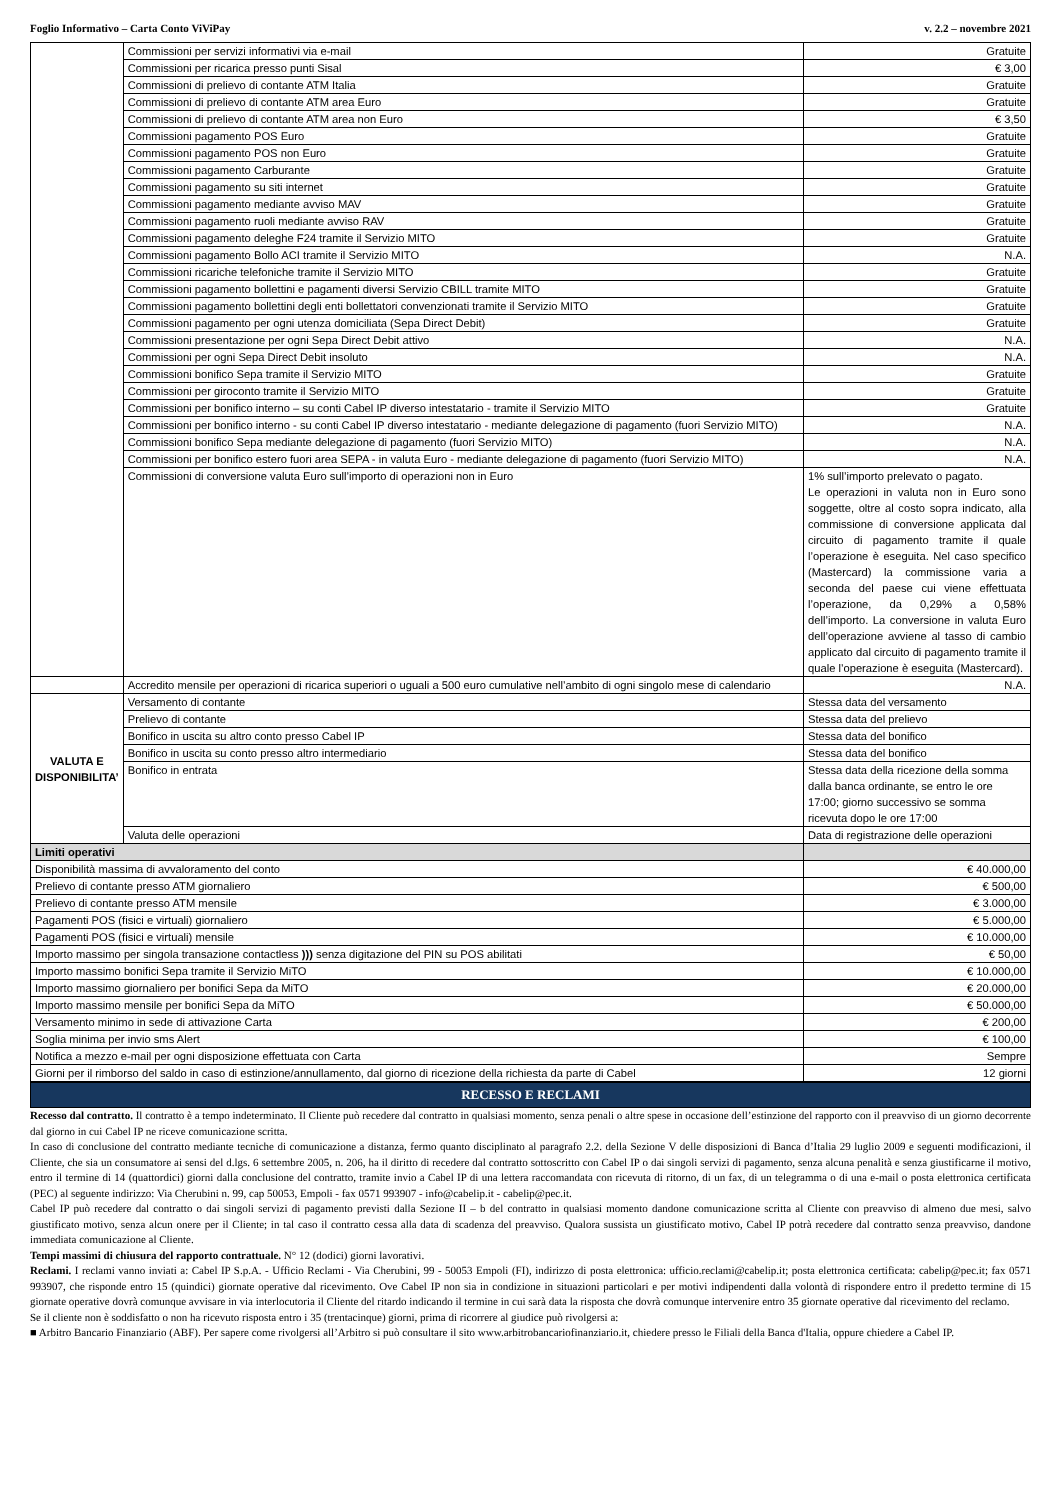Foglio Informativo – Carta Conto ViViPay v. 2.2 – novembre 2021
| | Commissioni per servizi informativi via e-mail | Gratuite |
| | Commissioni per ricarica presso punti Sisal | € 3,00 |
| | Commissioni di prelievo di contante ATM Italia | Gratuite |
| | Commissioni di prelievo di contante ATM area Euro | Gratuite |
| | Commissioni di prelievo di contante ATM area non Euro | € 3,50 |
| | Commissioni pagamento POS Euro | Gratuite |
| | Commissioni pagamento POS non Euro | Gratuite |
| | Commissioni pagamento Carburante | Gratuite |
| | Commissioni pagamento su siti internet | Gratuite |
| | Commissioni pagamento mediante avviso MAV | Gratuite |
| | Commissioni pagamento ruoli mediante avviso RAV | Gratuite |
| | Commissioni pagamento deleghe F24 tramite il Servizio MITO | Gratuite |
| | Commissioni pagamento Bollo ACI tramite il Servizio MITO | N.A. |
| | Commissioni ricariche telefoniche tramite il Servizio MITO | Gratuite |
| | Commissioni pagamento bollettini e pagamenti diversi Servizio CBILL tramite MITO | Gratuite |
| | Commissioni pagamento bollettini degli enti bollettatori convenzionati tramite il Servizio MITO | Gratuite |
| | Commissioni pagamento per ogni utenza domiciliata (Sepa Direct Debit) | Gratuite |
| | Commissioni presentazione per ogni Sepa Direct Debit attivo | N.A. |
| | Commissioni per ogni Sepa Direct Debit insoluto | N.A. |
| | Commissioni bonifico Sepa tramite il Servizio MITO | Gratuite |
| | Commissioni per giroconto tramite il Servizio MITO | Gratuite |
| | Commissioni per bonifico interno – su conti Cabel IP diverso intestatario - tramite il Servizio MITO | Gratuite |
| | Commissioni per bonifico interno - su conti Cabel IP diverso intestatario - mediante delegazione di pagamento (fuori Servizio MITO) | N.A. |
| | Commissioni bonifico Sepa mediante delegazione di pagamento (fuori Servizio MITO) | N.A. |
| | Commissioni per bonifico estero fuori area SEPA - in valuta Euro - mediante delegazione di pagamento (fuori Servizio MITO) | N.A. |
| | Commissioni di conversione valuta Euro sull’importo di operazioni non in Euro | 1% sull’importo prelevato o pagato. Le operazioni in valuta non in Euro sono soggette, oltre al costo sopra indicato, alla commissione di conversione applicata dal circuito di pagamento tramite il quale l’operazione è eseguita. Nel caso specifico (Mastercard) la commissione varia a seconda del paese cui viene effettuata l’operazione, da 0,29% a 0,58% dell’importo. La conversione in valuta Euro dell’operazione avviene al tasso di cambio applicato dal circuito di pagamento tramite il quale l’operazione è eseguita (Mastercard). |
| | Accredito mensile per operazioni di ricarica superiori o uguali a 500 euro cumulative nell’ambito di ogni singolo mese di calendario | N.A. |
| VALUTA E DISPONIBILITA’ | Versamento di contante | Stessa data del versamento |
| | Prelievo di contante | Stessa data del prelievo |
| | Bonifico in uscita su altro conto presso Cabel IP | Stessa data del bonifico |
| | Bonifico in uscita su conto presso altro intermediario | Stessa data del bonifico |
| | Bonifico in entrata | Stessa data della ricezione della somma dalla banca ordinante, se entro le ore 17:00; giorno successivo se somma ricevuta dopo le ore 17:00 |
| | Valuta delle operazioni | Data di registrazione delle operazioni |
| Limiti operativi | | |
| Disponibilità massima di avvaloramento del conto | | € 40.000,00 |
| Prelievo di contante presso ATM giornaliero | | € 500,00 |
| Prelievo di contante presso ATM mensile | | € 3.000,00 |
| Pagamenti POS (fisici e virtuali) giornaliero | | € 5.000,00 |
| Pagamenti POS (fisici e virtuali) mensile | | € 10.000,00 |
| Importo massimo per singola transazione contactless ))) senza digitazione del PIN su POS abilitati | | € 50,00 |
| Importo massimo bonifici Sepa tramite il Servizio MiTO | | € 10.000,00 |
| Importo massimo giornaliero per bonifici Sepa da MiTO | | € 20.000,00 |
| Importo massimo mensile per bonifici Sepa da MiTO | | € 50.000,00 |
| Versamento minimo in sede di attivazione Carta | | € 200,00 |
| Soglia minima per invio sms Alert | | € 100,00 |
| Notifica a mezzo e-mail per ogni disposizione effettuata con Carta | | Sempre |
| Giorni per il rimborso del saldo in caso di estinzione/annullamento, dal giorno di ricezione della richiesta da parte di Cabel | | 12 giorni |
RECESSO E RECLAMI
Recesso dal contratto. Il contratto è a tempo indeterminato. Il Cliente può recedere dal contratto in qualsiasi momento, senza penali o altre spese in occasione dell’estinzione del rapporto con il preavviso di un giorno decorrente dal giorno in cui Cabel IP ne riceve comunicazione scritta.
In caso di conclusione del contratto mediante tecniche di comunicazione a distanza, fermo quanto disciplinato al paragrafo 2.2. della Sezione V delle disposizioni di Banca d’Italia 29 luglio 2009 e seguenti modificazioni, il Cliente, che sia un consumatore ai sensi del d.lgs. 6 settembre 2005, n. 206, ha il diritto di recedere dal contratto sottoscritto con Cabel IP o dai singoli servizi di pagamento, senza alcuna penalità e senza giustificarne il motivo, entro il termine di 14 (quattordici) giorni dalla conclusione del contratto, tramite invio a Cabel IP di una lettera raccomandata con ricevuta di ritorno, di un fax, di un telegramma o di una e-mail o posta elettronica certificata (PEC) al seguente indirizzo: Via Cherubini n. 99, cap 50053, Empoli - fax 0571 993907 - info@cabelip.it - cabelip@pec.it.
Cabel IP può recedere dal contratto o dai singoli servizi di pagamento previsti dalla Sezione II – b del contratto in qualsiasi momento dandone comunicazione scritta al Cliente con preavviso di almeno due mesi, salvo giustificato motivo, senza alcun onere per il Cliente; in tal caso il contratto cessa alla data di scadenza del preavviso. Qualora sussista un giustificato motivo, Cabel IP potrà recedere dal contratto senza preavviso, dandone immediata comunicazione al Cliente.
Tempi massimi di chiusura del rapporto contrattuale. N° 12 (dodici) giorni lavorativi.
Reclami. I reclami vanno inviati a: Cabel IP S.p.A. - Ufficio Reclami - Via Cherubini, 99 - 50053 Empoli (FI), indirizzo di posta elettronica: ufficio.reclami@cabelip.it; posta elettronica certificata: cabelip@pec.it; fax 0571 993907, che risponde entro 15 (quindici) giornate operative dal ricevimento. Ove Cabel IP non sia in condizione in situazioni particolari e per motivi indipendenti dalla volontà di rispondere entro il predetto termine di 15 giornate operative dovrà comunque avvisare in via interlocutoria il Cliente del ritardo indicando il termine in cui sarà data la risposta che dovrà comunque intervenire entro 35 giornate operative dal ricevimento del reclamo.
Se il cliente non è soddisfatto o non ha ricevuto risposta entro i 35 (trentacinque) giorni, prima di ricorrere al giudice può rivolgersi a:
■ Arbitro Bancario Finanziario (ABF). Per sapere come rivolgersi all’Arbitro si può consultare il sito www.arbitrobancariofinanziario.it, chiedere presso le Filiali della Banca d'Italia, oppure chiedere a Cabel IP.